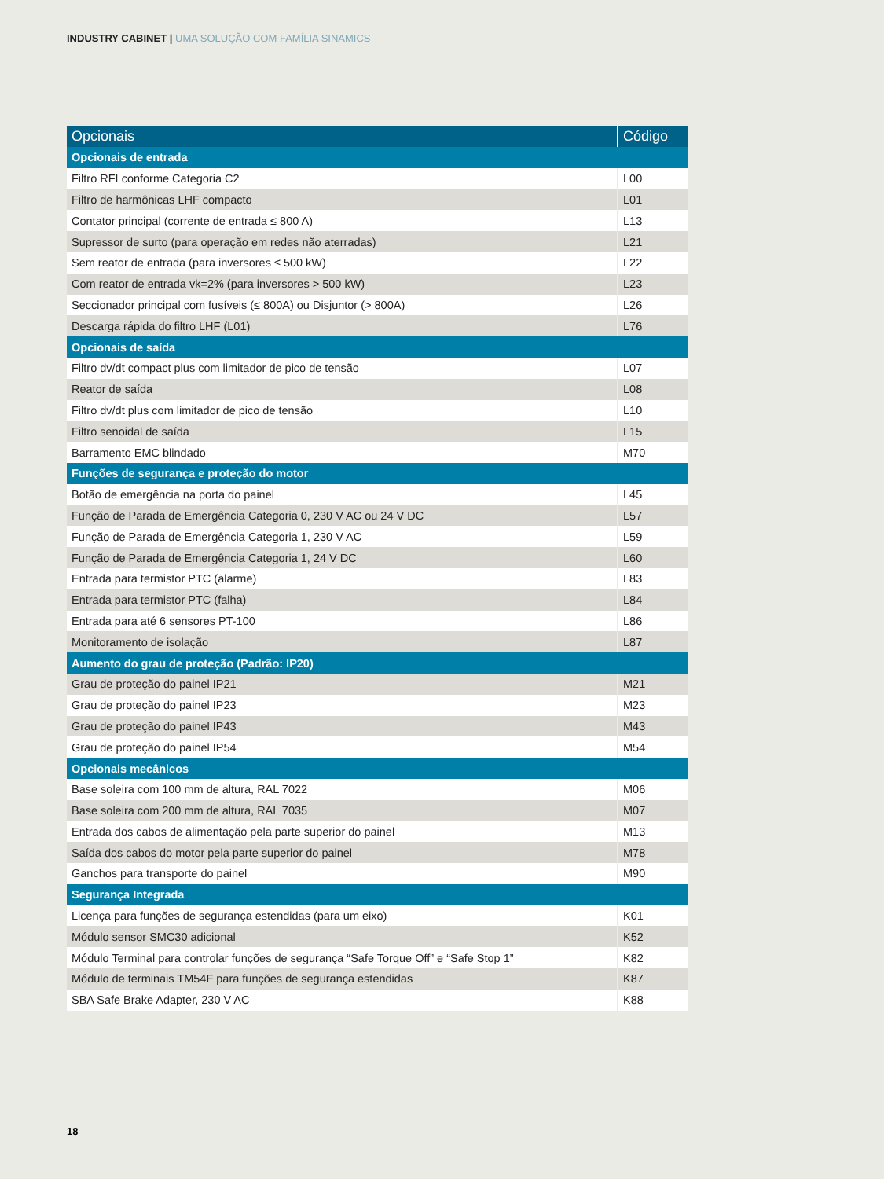INDUSTRY CABINET | UMA SOLUÇÃO COM FAMÍLIA SINAMICS
| Opcionais | Código |
| --- | --- |
| Opcionais de entrada | |
| Filtro RFI conforme Categoria C2 | L00 |
| Filtro de harmônicas LHF compacto | L01 |
| Contator principal (corrente de entrada ≤ 800 A) | L13 |
| Supressor de surto (para operação em redes não aterradas) | L21 |
| Sem reator de entrada (para inversores ≤ 500 kW) | L22 |
| Com reator de entrada vk=2% (para inversores > 500 kW) | L23 |
| Seccionador principal com fusíveis (≤ 800A) ou Disjuntor (> 800A) | L26 |
| Descarga rápida do filtro LHF (L01) | L76 |
| Opcionais de saída | |
| Filtro dv/dt compact plus com limitador de pico de tensão | L07 |
| Reator de saída | L08 |
| Filtro dv/dt plus com limitador de pico de tensão | L10 |
| Filtro senoidal de saída | L15 |
| Barramento EMC blindado | M70 |
| Funções de segurança e proteção do motor | |
| Botão de emergência na porta do painel | L45 |
| Função de Parada de Emergência Categoria 0, 230 V AC ou 24 V DC | L57 |
| Função de Parada de Emergência Categoria 1, 230 V AC | L59 |
| Função de Parada de Emergência Categoria 1, 24 V DC | L60 |
| Entrada para termistor PTC (alarme) | L83 |
| Entrada para termistor PTC (falha) | L84 |
| Entrada para até 6 sensores PT-100 | L86 |
| Monitoramento de isolação | L87 |
| Aumento do grau de proteção (Padrão: IP20) | |
| Grau de proteção do painel IP21 | M21 |
| Grau de proteção do painel IP23 | M23 |
| Grau de proteção do painel IP43 | M43 |
| Grau de proteção do painel IP54 | M54 |
| Opcionais mecânicos | |
| Base soleira com 100 mm de altura, RAL 7022 | M06 |
| Base soleira com 200 mm de altura, RAL 7035 | M07 |
| Entrada dos cabos de alimentação pela parte superior do painel | M13 |
| Saída dos cabos do motor pela parte superior do painel | M78 |
| Ganchos para transporte do painel | M90 |
| Segurança Integrada | |
| Licença para funções de segurança estendidas (para um eixo) | K01 |
| Módulo sensor SMC30 adicional | K52 |
| Módulo Terminal para controlar funções de segurança “Safe Torque Off” e “Safe Stop 1” | K82 |
| Módulo de terminais TM54F para funções de segurança estendidas | K87 |
| SBA Safe Brake Adapter, 230 V AC | K88 |
18